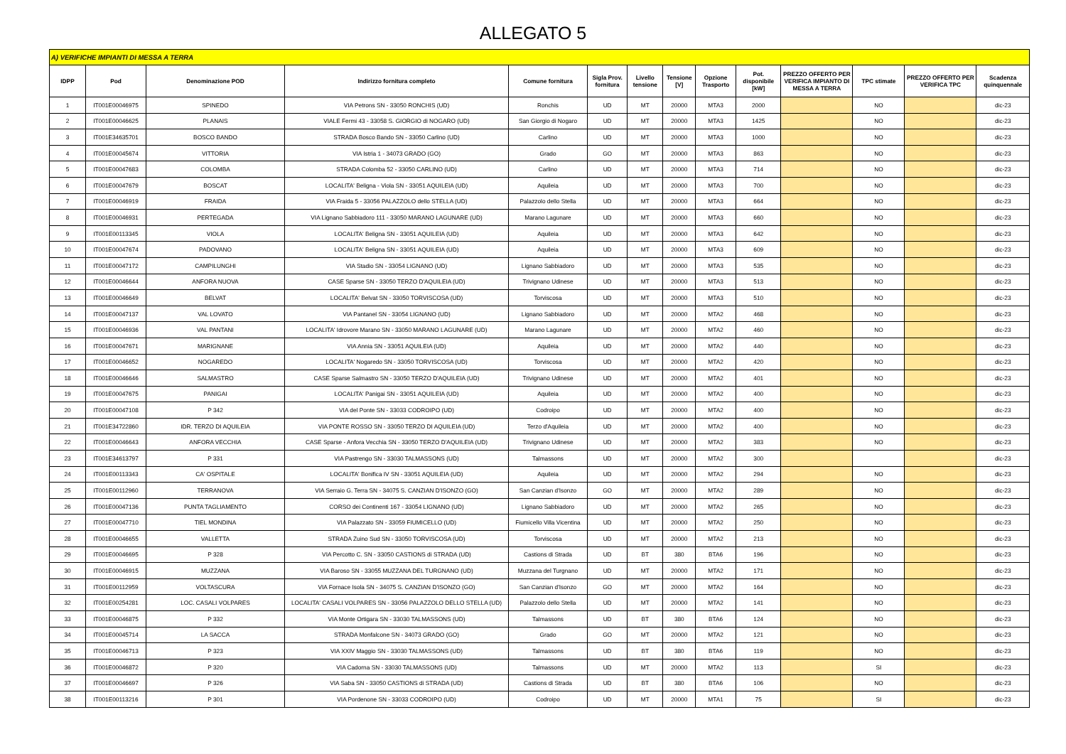ALLEGATO 5
| A) VERIFICHE IMPIANTI DI MESSA A TERRA | | | | | | | | | | | | | |
| IDPP | Pod | Denominazione POD | Indirizzo fornitura completo | Comune fornitura | Sigla Prov. fornitura | Livello tensione | Tensione [V] | Opzione Trasporto | Pot. disponibile [kW] | PREZZO OFFERTO PER VERIFICA IMPIANTO DI MESSA A TERRA | TPC stimate | PREZZO OFFERTO PER VERIFICA TPC | Scadenza quinquennale |
| 1 | IT001E00046975 | SPINEDO | VIA Petrons SN - 33050 RONCHIS (UD) | Ronchis | UD | MT | 20000 | MTA3 | 2000 | | NO | | dic-23 |
| 2 | IT001E00046625 | PLANAIS | VIALE Fermi 43 - 33058 S. GIORGIO di NOGARO (UD) | San Giorgio di Nogaro | UD | MT | 20000 | MTA3 | 1425 | | NO | | dic-23 |
| 3 | IT001E34635701 | BOSCO BANDO | STRADA Bosco Bando SN - 33050 Carlino (UD) | Carlino | UD | MT | 20000 | MTA3 | 1000 | | NO | | dic-23 |
| 4 | IT001E00045674 | VITTORIA | VIA Istria 1 - 34073 GRADO (GO) | Grado | GO | MT | 20000 | MTA3 | 863 | | NO | | dic-23 |
| 5 | IT001E00047683 | COLOMBA | STRADA Colomba 52 - 33050 CARLINO (UD) | Carlino | UD | MT | 20000 | MTA3 | 714 | | NO | | dic-23 |
| 6 | IT001E00047679 | BOSCAT | LOCALITA' Beligna - Viola SN - 33051 AQUILEIA (UD) | Aquileia | UD | MT | 20000 | MTA3 | 700 | | NO | | dic-23 |
| 7 | IT001E00046919 | FRAIDA | VIA Fraida 5 - 33056 PALAZZOLO dello STELLA (UD) | Palazzolo dello Stella | UD | MT | 20000 | MTA3 | 664 | | NO | | dic-23 |
| 8 | IT001E00046931 | PERTEGADA | VIA Lignano Sabbiadoro 111 - 33050 MARANO LAGUNARE (UD) | Marano Lagunare | UD | MT | 20000 | MTA3 | 660 | | NO | | dic-23 |
| 9 | IT001E00113345 | VIOLA | LOCALITA' Beligna SN - 33051 AQUILEIA (UD) | Aquileia | UD | MT | 20000 | MTA3 | 642 | | NO | | dic-23 |
| 10 | IT001E00047674 | PADOVANO | LOCALITA' Beligna SN - 33051 AQUILEIA (UD) | Aquileia | UD | MT | 20000 | MTA3 | 609 | | NO | | dic-23 |
| 11 | IT001E00047172 | CAMPILUNGHI | VIA Stadio SN - 33054 LIGNANO (UD) | Lignano Sabbiadoro | UD | MT | 20000 | MTA3 | 535 | | NO | | dic-23 |
| 12 | IT001E00046644 | ANFORA NUOVA | CASE Sparse SN - 33050 TERZO D'AQUILEIA (UD) | Trivignano Udinese | UD | MT | 20000 | MTA3 | 513 | | NO | | dic-23 |
| 13 | IT001E00046649 | BELVAT | LOCALITA' Belvat SN - 33050 TORVISCOSA (UD) | Torviscosa | UD | MT | 20000 | MTA3 | 510 | | NO | | dic-23 |
| 14 | IT001E00047137 | VAL LOVATO | VIA Pantanel SN - 33054 LIGNANO (UD) | Lignano Sabbiadoro | UD | MT | 20000 | MTA2 | 468 | | NO | | dic-23 |
| 15 | IT001E00046936 | VAL PANTANI | LOCALITA' Idrovore Marano SN - 33050 MARANO LAGUNARE (UD) | Marano Lagunare | UD | MT | 20000 | MTA2 | 460 | | NO | | dic-23 |
| 16 | IT001E00047671 | MARIGNANE | VIA Annia SN - 33051 AQUILEIA (UD) | Aquileia | UD | MT | 20000 | MTA2 | 440 | | NO | | dic-23 |
| 17 | IT001E00046652 | NOGAREDO | LOCALITA' Nogaredo SN - 33050 TORVISCOSA (UD) | Torviscosa | UD | MT | 20000 | MTA2 | 420 | | NO | | dic-23 |
| 18 | IT001E00046646 | SALMASTRO | CASE Sparse Salmastro SN - 33050 TERZO D'AQUILEIA (UD) | Trivignano Udinese | UD | MT | 20000 | MTA2 | 401 | | NO | | dic-23 |
| 19 | IT001E00047675 | PANIGAI | LOCALITA' Panigai SN - 33051 AQUILEIA (UD) | Aquileia | UD | MT | 20000 | MTA2 | 400 | | NO | | dic-23 |
| 20 | IT001E00047108 | P 342 | VIA del Ponte SN - 33033 CODROIPO (UD) | Codroipo | UD | MT | 20000 | MTA2 | 400 | | NO | | dic-23 |
| 21 | IT001E34722860 | IDR. TERZO DI AQUILEIA | VIA PONTE ROSSO SN - 33050 TERZO DI AQUILEIA (UD) | Terzo d'Aquileia | UD | MT | 20000 | MTA2 | 400 | | NO | | dic-23 |
| 22 | IT001E00046643 | ANFORA VECCHIA | CASE Sparse - Anfora Vecchia SN - 33050 TERZO D'AQUILEIA (UD) | Trivignano Udinese | UD | MT | 20000 | MTA2 | 383 | | NO | | dic-23 |
| 23 | IT001E34613797 | P 331 | VIA Pastrengo SN - 33030 TALMASSONS (UD) | Talmassons | UD | MT | 20000 | MTA2 | 300 | | | | dic-23 |
| 24 | IT001E00113343 | CA' OSPITALE | LOCALITA' Bonifica IV SN - 33051 AQUILEIA (UD) | Aquileia | UD | MT | 20000 | MTA2 | 294 | | NO | | dic-23 |
| 25 | IT001E00112960 | TERRANOVA | VIA Serraio G. Terra SN - 34075 S. CANZIAN D'ISONZO (GO) | San Canzian d'Isonzo | GO | MT | 20000 | MTA2 | 289 | | NO | | dic-23 |
| 26 | IT001E00047136 | PUNTA TAGLIAMENTO | CORSO dei Continenti 167 - 33054 LIGNANO (UD) | Lignano Sabbiadoro | UD | MT | 20000 | MTA2 | 265 | | NO | | dic-23 |
| 27 | IT001E00047710 | TIEL MONDINA | VIA Palazzato SN - 33059 FIUMICELLO (UD) | Fiumicello Villa Vicentina | UD | MT | 20000 | MTA2 | 250 | | NO | | dic-23 |
| 28 | IT001E00046655 | VALLETTA | STRADA Zuino Sud SN - 33050 TORVISCOSA (UD) | Torviscosa | UD | MT | 20000 | MTA2 | 213 | | NO | | dic-23 |
| 29 | IT001E00046695 | P 328 | VIA Percotto C. SN - 33050 CASTIONS di STRADA (UD) | Castions di Strada | UD | BT | 380 | BTA6 | 196 | | NO | | dic-23 |
| 30 | IT001E00046915 | MUZZANA | VIA Baroso SN - 33055 MUZZANA DEL TURGNANO (UD) | Muzzana del Turgnano | UD | MT | 20000 | MTA2 | 171 | | NO | | dic-23 |
| 31 | IT001E00112959 | VOLTASCURA | VIA Fornace Isola SN - 34075 S. CANZIAN D'ISONZO (GO) | San Canzian d'Isonzo | GO | MT | 20000 | MTA2 | 164 | | NO | | dic-23 |
| 32 | IT001E00254281 | LOC. CASALI VOLPARES | LOCALITA' CASALI VOLPARES SN - 33056 PALAZZOLO DELLO STELLA (UD) | Palazzolo dello Stella | UD | MT | 20000 | MTA2 | 141 | | NO | | dic-23 |
| 33 | IT001E00046875 | P 332 | VIA Monte Ortigara SN - 33030 TALMASSONS (UD) | Talmassons | UD | BT | 380 | BTA6 | 124 | | NO | | dic-23 |
| 34 | IT001E00045714 | LA SACCA | STRADA Monfalcone SN - 34073 GRADO (GO) | Grado | GO | MT | 20000 | MTA2 | 121 | | NO | | dic-23 |
| 35 | IT001E00046713 | P 323 | VIA XXIV Maggio SN - 33030 TALMASSONS (UD) | Talmassons | UD | BT | 380 | BTA6 | 119 | | NO | | dic-23 |
| 36 | IT001E00046872 | P 320 | VIA Cadorna SN - 33030 TALMASSONS (UD) | Talmassons | UD | MT | 20000 | MTA2 | 113 | | SI | | dic-23 |
| 37 | IT001E00046697 | P 326 | VIA Saba SN - 33050 CASTIONS di STRADA (UD) | Castions di Strada | UD | BT | 380 | BTA6 | 106 | | NO | | dic-23 |
| 38 | IT001E00113216 | P 301 | VIA Pordenone SN - 33033 CODROIPO (UD) | Codroipo | UD | MT | 20000 | MTA1 | 75 | | SI | | dic-23 |